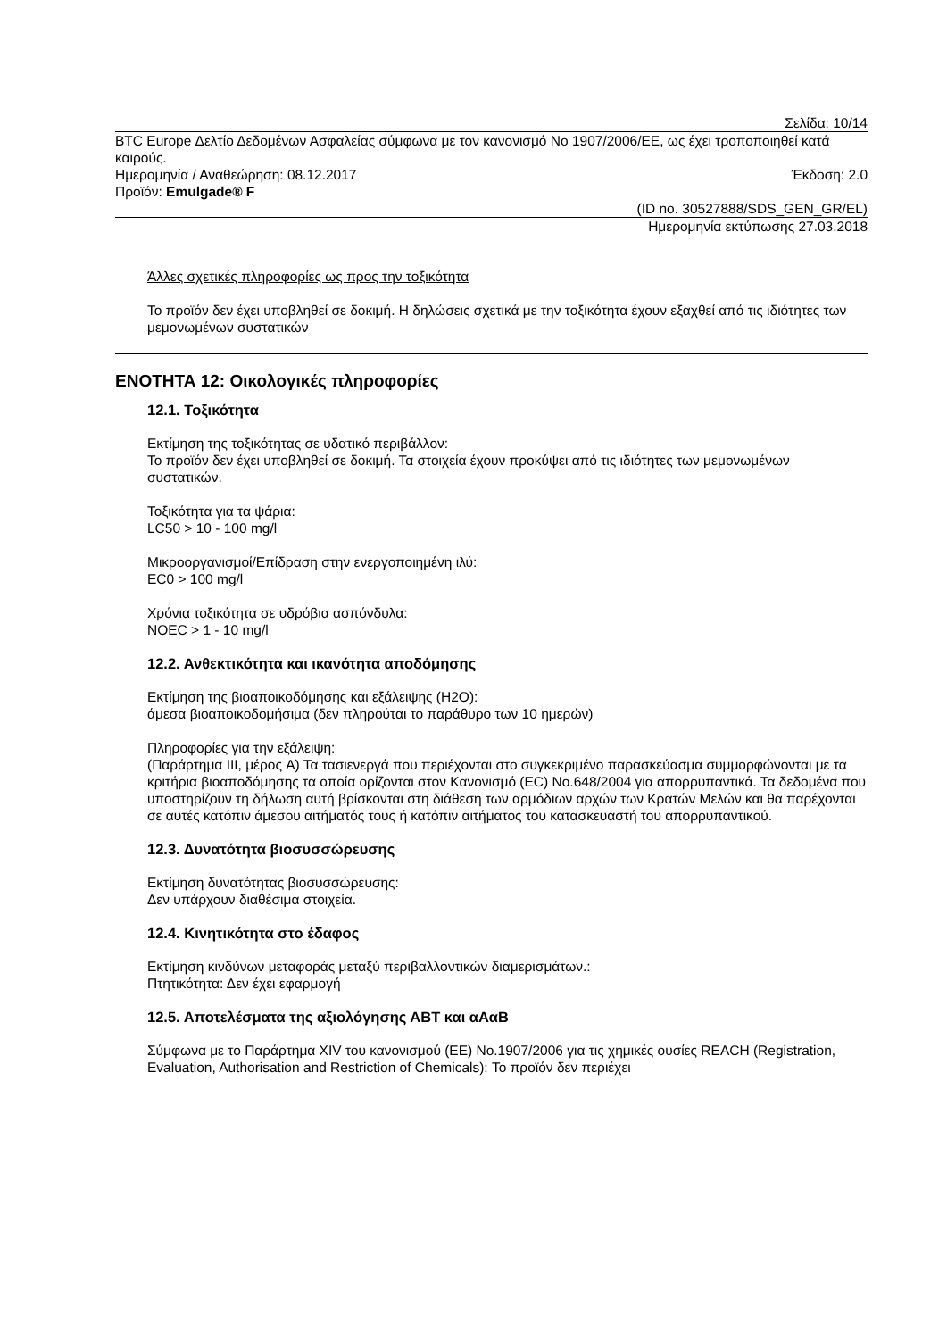Σελίδα: 10/14
BTC Europe Δελτίο Δεδομένων Ασφαλείας σύμφωνα με τον κανονισμό No 1907/2006/ΕΕ, ως έχει τροποποιηθεί κατά καιρούς.
Ημερομηνία / Αναθεώρηση: 08.12.2017 Έκδοση: 2.0
Προϊόν: Emulgade® F
(ID no. 30527888/SDS_GEN_GR/EL)
Ημερομηνία εκτύπωσης 27.03.2018
Άλλες σχετικές πληροφορίες ως προς την τοξικότητα
Το προϊόν δεν έχει υποβληθεί σε δοκιμή. Η δηλώσεις σχετικά με την τοξικότητα έχουν εξαχθεί από τις ιδιότητες των μεμονωμένων συστατικών
ΕΝΟΤΗΤΑ 12: Οικολογικές πληροφορίες
12.1. Τοξικότητα
Εκτίμηση της τοξικότητας σε υδατικό περιβάλλον:
Το προϊόν δεν έχει υποβληθεί σε δοκιμή. Τα στοιχεία έχουν προκύψει από τις ιδιότητες των μεμονωμένων συστατικών.
Τοξικότητα για τα ψάρια:
LC50 > 10 - 100 mg/l
Μικροοργανισμοί/Επίδραση στην ενεργοποιημένη ιλύ:
EC0 > 100 mg/l
Χρόνια τοξικότητα σε υδρόβια ασπόνδυλα:
NOEC > 1 - 10 mg/l
12.2. Ανθεκτικότητα και ικανότητα αποδόμησης
Εκτίμηση της βιοαποικοδόμησης και εξάλειψης (H2O):
άμεσα βιοαποικοδομήσιμα (δεν πληρούται το παράθυρο των 10 ημερών)
Πληροφορίες για την εξάλειψη:
(Παράρτημα III, μέρος A) Τα τασιενεργά που περιέχονται στο συγκεκριμένο παρασκεύασμα συμμορφώνονται με τα κριτήρια βιοαποδόμησης τα οποία ορίζονται στον Κανονισμό (EC) No.648/2004 για απορρυπαντικά. Τα δεδομένα που υποστηρίζουν τη δήλωση αυτή βρίσκονται στη διάθεση των αρμόδιων αρχών των Κρατών Μελών και θα παρέχονται σε αυτές κατόπιν άμεσου αιτήματός τους ή κατόπιν αιτήματος του κατασκευαστή του απορρυπαντικού.
12.3. Δυνατότητα βιοσυσσώρευσης
Εκτίμηση δυνατότητας βιοσυσσώρευσης:
Δεν υπάρχουν διαθέσιμα στοιχεία.
12.4. Κινητικότητα στο έδαφος
Εκτίμηση κινδύνων μεταφοράς μεταξύ περιβαλλοντικών διαμερισμάτων.:
Πτητικότητα: Δεν έχει εφαρμογή
12.5. Αποτελέσματα της αξιολόγησης ΑΒΤ και αΑαΒ
Σύμφωνα με το Παράρτημα XIV του κανονισμού (ΕΕ) No.1907/2006 για τις χημικές ουσίες REACH (Registration, Evaluation, Authorisation and Restriction of Chemicals): Το προϊόν δεν περιέχει